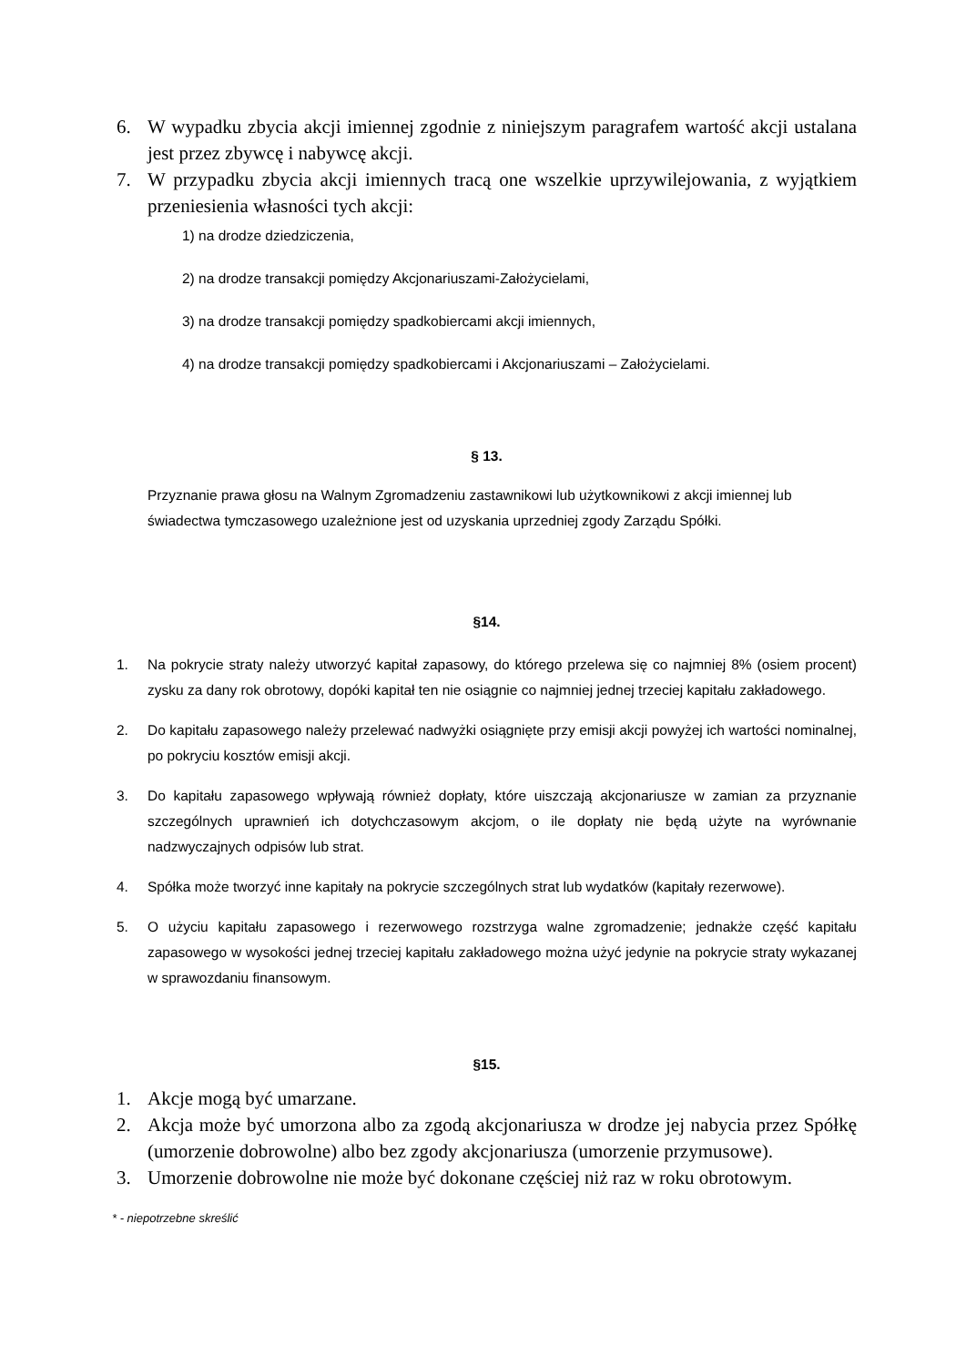6. W wypadku zbycia akcji imiennej zgodnie z niniejszym paragrafem wartość akcji ustalana jest przez zbywcę i nabywcę akcji.
7. W przypadku zbycia akcji imiennych tracą one wszelkie uprzywilejowania, z wyjątkiem przeniesienia własności tych akcji:
1) na drodze dziedziczenia,
2) na drodze transakcji pomiędzy Akcjonariuszami-Założycielami,
3) na drodze transakcji pomiędzy spadkobiercami akcji imiennych,
4) na drodze transakcji pomiędzy spadkobiercami i Akcjonariuszami – Założycielami.
§ 13.
Przyznanie prawa głosu na Walnym Zgromadzeniu zastawnikowi lub użytkownikowi z akcji imiennej lub świadectwa tymczasowego uzależnione jest od uzyskania uprzedniej zgody Zarządu Spółki.
§14.
1. Na pokrycie straty należy utworzyć kapitał zapasowy, do którego przelewa się co najmniej 8% (osiem procent) zysku za dany rok obrotowy, dopóki kapitał ten nie osiągnie co najmniej jednej trzeciej kapitału zakładowego.
2. Do kapitału zapasowego należy przelewać nadwyżki osiągnięte przy emisji akcji powyżej ich wartości nominalnej, po pokryciu kosztów emisji akcji.
3. Do kapitału zapasowego wpływają również dopłaty, które uiszczają akcjonariusze w zamian za przyznanie szczególnych uprawnień ich dotychczasowym akcjom, o ile dopłaty nie będą użyte na wyrównanie nadzwyczajnych odpisów lub strat.
4. Spółka może tworzyć inne kapitały na pokrycie szczególnych strat lub wydatków (kapitały rezerwowe).
5. O użyciu kapitału zapasowego i rezerwowego rozstrzyga walne zgromadzenie; jednakże część kapitału zapasowego w wysokości jednej trzeciej kapitału zakładowego można użyć jedynie na pokrycie straty wykazanej w sprawozdaniu finansowym.
§15.
1. Akcje mogą być umarzane.
2. Akcja może być umorzona albo za zgodą akcjonariusza w drodze jej nabycia przez Spółkę (umorzenie dobrowolne) albo bez zgody akcjonariusza (umorzenie przymusowe).
3. Umorzenie dobrowolne nie może być dokonane częściej niż raz w roku obrotowym.
* - niepotrzebne skreślić